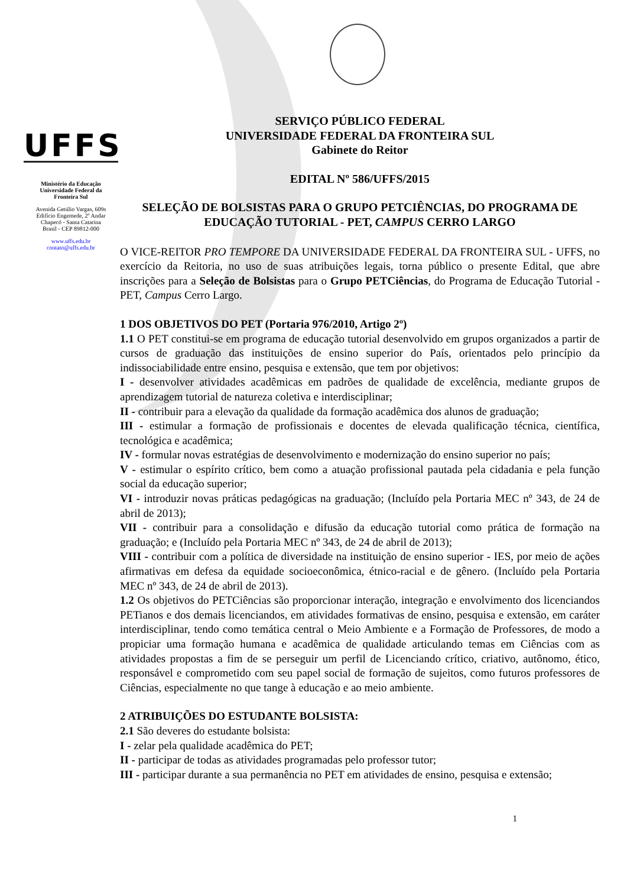UFFS
Ministério da Educação
Universidade Federal da
Fronteira Sul
Avenida Getúlio Vargas, 609s
Edifício Engemede, 2º Andar
Chapecó - Santa Catarina
Brasil - CEP 89812-000
www.uffs.edu.br
contato@uffs.edu.br
SERVIÇO PÚBLICO FEDERAL
UNIVERSIDADE FEDERAL DA FRONTEIRA SUL
Gabinete do Reitor
EDITAL Nº 586/UFFS/2015
SELEÇÃO DE BOLSISTAS PARA O GRUPO PETCIÊNCIAS, DO PROGRAMA DE EDUCAÇÃO TUTORIAL - PET, CAMPUS CERRO LARGO
O VICE-REITOR PRO TEMPORE DA UNIVERSIDADE FEDERAL DA FRONTEIRA SUL - UFFS, no exercício da Reitoria, no uso de suas atribuições legais, torna público o presente Edital, que abre inscrições para a Seleção de Bolsistas para o Grupo PETCiências, do Programa de Educação Tutorial - PET, Campus Cerro Largo.
1 DOS OBJETIVOS DO PET (Portaria 976/2010, Artigo 2º)
1.1 O PET constitui-se em programa de educação tutorial desenvolvido em grupos organizados a partir de cursos de graduação das instituições de ensino superior do País, orientados pelo princípio da indissociabilidade entre ensino, pesquisa e extensão, que tem por objetivos:
I - desenvolver atividades acadêmicas em padrões de qualidade de excelência, mediante grupos de aprendizagem tutorial de natureza coletiva e interdisciplinar;
II - contribuir para a elevação da qualidade da formação acadêmica dos alunos de graduação;
III - estimular a formação de profissionais e docentes de elevada qualificação técnica, científica, tecnológica e acadêmica;
IV - formular novas estratégias de desenvolvimento e modernização do ensino superior no país;
V - estimular o espírito crítico, bem como a atuação profissional pautada pela cidadania e pela função social da educação superior;
VI - introduzir novas práticas pedagógicas na graduação; (Incluído pela Portaria MEC nº 343, de 24 de abril de 2013);
VII - contribuir para a consolidação e difusão da educação tutorial como prática de formação na graduação; e (Incluído pela Portaria MEC nº 343, de 24 de abril de 2013);
VIII - contribuir com a política de diversidade na instituição de ensino superior - IES, por meio de ações afirmativas em defesa da equidade socioeconômica, étnico-racial e de gênero. (Incluído pela Portaria MEC nº 343, de 24 de abril de 2013).
1.2 Os objetivos do PETCiências são proporcionar interação, integração e envolvimento dos licenciandos PETianos e dos demais licenciandos, em atividades formativas de ensino, pesquisa e extensão, em caráter interdisciplinar, tendo como temática central o Meio Ambiente e a Formação de Professores, de modo a propiciar uma formação humana e acadêmica de qualidade articulando temas em Ciências com as atividades propostas a fim de se perseguir um perfil de Licenciando crítico, criativo, autônomo, ético, responsável e comprometido com seu papel social de formação de sujeitos, como futuros professores de Ciências, especialmente no que tange à educação e ao meio ambiente.
2 ATRIBUIÇÕES DO ESTUDANTE BOLSISTA:
2.1 São deveres do estudante bolsista:
I - zelar pela qualidade acadêmica do PET;
II - participar de todas as atividades programadas pelo professor tutor;
III - participar durante a sua permanência no PET em atividades de ensino, pesquisa e extensão;
1